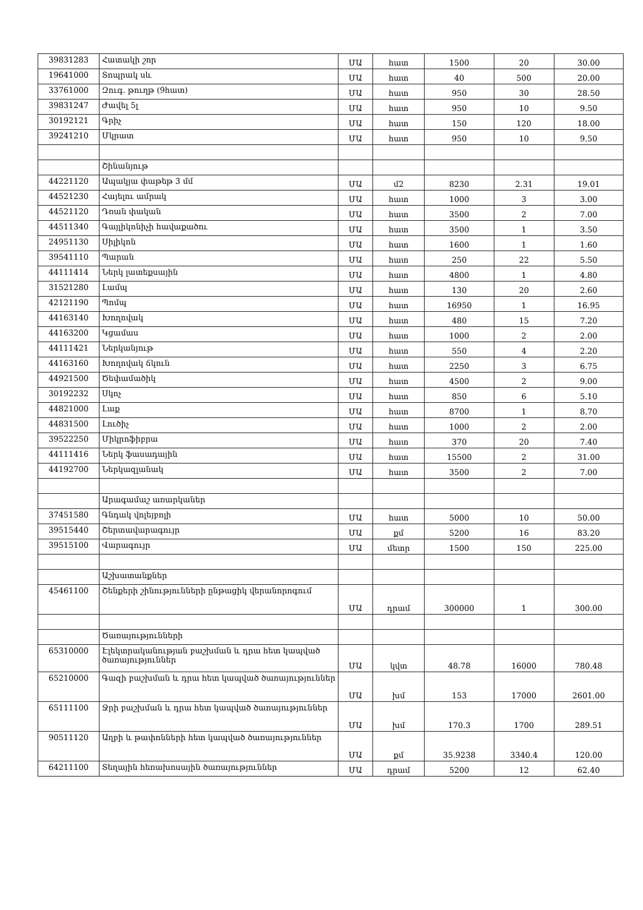| 39831283 | Հատակի շոր | ՄԱ | հատ | 1500 | 20 | 30.00 |
| 19641000 | Տոպրակ սև | ՄԱ | հատ | 40 | 500 | 20.00 |
| 33761000 | Զուգ. թուղթ (9հատ) | ՄԱ | հատ | 950 | 30 | 28.50 |
| 39831247 | Ժավել 5լ | ՄԱ | հատ | 950 | 10 | 9.50 |
| 30192121 | Գրիչ | ՄԱ | հատ | 150 | 120 | 18.00 |
| 39241210 | Մկրատ | ՄԱ | հատ | 950 | 10 | 9.50 |
| | Շինանյութ | | | | | |
| 44221120 | Ապակյա փաթեթ 3 մմ | ՄԱ | մ2 | 8230 | 2.31 | 19.01 |
| 44521230 | Հայելու ամրակ | ՄԱ | հատ | 1000 | 3 | 3.00 |
| 44521120 | Դռան փական | ՄԱ | հատ | 3500 | 2 | 7.00 |
| 44511340 | Գայլիկոնիչի հավաքածու | ՄԱ | հատ | 3500 | 1 | 3.50 |
| 24951130 | Սիլիկոն | ՄԱ | հատ | 1600 | 1 | 1.60 |
| 39541110 | Պարան | ՄԱ | հատ | 250 | 22 | 5.50 |
| 44111414 | Ներկ լատեքսային | ՄԱ | հատ | 4800 | 1 | 4.80 |
| 31521280 | Լամպ | ՄԱ | հատ | 130 | 20 | 2.60 |
| 42121190 | Պոմպ | ՄԱ | հատ | 16950 | 1 | 16.95 |
| 44163140 | Խողովակ | ՄԱ | հատ | 480 | 15 | 7.20 |
| 44163200 | Կցամաս | ՄԱ | հատ | 1000 | 2 | 2.00 |
| 44111421 | Ներկանյութ | ՄԱ | հատ | 550 | 4 | 2.20 |
| 44163160 | Խողովակ ճկուն | ՄԱ | հատ | 2250 | 3 | 6.75 |
| 44921500 | Ծեփամածիկ | ՄԱ | հատ | 4500 | 2 | 9.00 |
| 30192232 | Սկոչ | ՄԱ | հատ | 850 | 6 | 5.10 |
| 44821000 | Լաք | ՄԱ | հատ | 8700 | 1 | 8.70 |
| 44831500 | Լուծիչ | ՄԱ | հատ | 1000 | 2 | 2.00 |
| 39522250 | Միկրոֆիբրա | ՄԱ | հատ | 370 | 20 | 7.40 |
| 44111416 | Ներկ ֆասադային | ՄԱ | հատ | 15500 | 2 | 31.00 |
| 44192700 | Ներկազլանակ | ՄԱ | հատ | 3500 | 2 | 7.00 |
| | Արագամաշ առարկաներ | | | | | |
| 37451580 | Գնդակ վոլեյբոլի | ՄԱ | հատ | 5000 | 10 | 50.00 |
| 39515440 | Շերտավարագույր | ՄԱ | քմ | 5200 | 16 | 83.20 |
| 39515100 | Վարագույր | ՄԱ | մետր | 1500 | 150 | 225.00 |
| | Աշխատանքներ | | | | | |
| 45461100 | Շենքերի շինությունների ընթացիկ վերանորոգում | ՄԱ | դրամ | 300000 | 1 | 300.00 |
| | Ծառայությունների | | | | | |
| 65310000 | Էլեկտրականության բաշխման և դրա հետ կապված ծառայություններ | ՄԱ | կվտ | 48.78 | 16000 | 780.48 |
| 65210000 | Գազի բաշխման և դրա հետ կապված ծառայություններ | ՄԱ | խմ | 153 | 17000 | 2601.00 |
| 65111100 | Ջրի բաշխման և դրա հետ կապված ծառայություններ | ՄԱ | խմ | 170.3 | 1700 | 289.51 |
| 90511120 | Աղբի և թափոնների հետ կապված ծառայություններ | ՄԱ | քմ | 35.9238 | 3340.4 | 120.00 |
| 64211100 | Տեղային հեռախոսային ծառայություններ | ՄԱ | դրամ | 5200 | 12 | 62.40 |